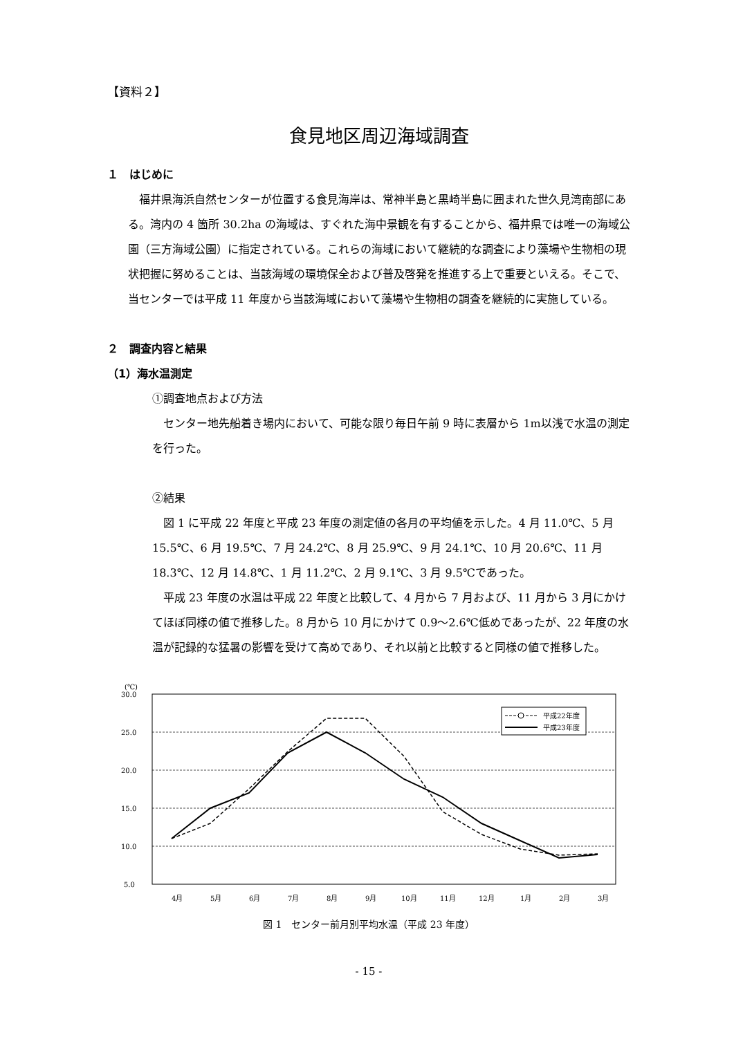【資料２】
食見地区周辺海域調査
１　はじめに
　福井県海浜自然センターが位置する食見海岸は、常神半島と黒崎半島に囲まれた世久見湾南部にある。湾内の 4 箇所 30.2ha の海域は、すぐれた海中景観を有することから、福井県では唯一の海域公園（三方海域公園）に指定されている。これらの海域において継続的な調査により藻場や生物相の現状把握に努めることは、当該海域の環境保全および普及啓発を推進する上で重要といえる。そこで、当センターでは平成 11 年度から当該海域において藻場や生物相の調査を継続的に実施している。
２　調査内容と結果
（1）海水温測定
①調査地点および方法
　センター地先船着き場内において、可能な限り毎日午前 9 時に表層から 1m以浅で水温の測定を行った。
②結果
　図 1 に平成 22 年度と平成 23 年度の測定値の各月の平均値を示した。4 月 11.0℃、5 月 15.5℃、6 月 19.5℃、7 月 24.2℃、8 月 25.9℃、9 月 24.1℃、10 月 20.6℃、11 月 18.3℃、12 月 14.8℃、1 月 11.2℃、2 月 9.1℃、3 月 9.5℃であった。
　平成 23 年度の水温は平成 22 年度と比較して、4 月から 7 月および、11 月から 3 月にかけてほぼ同様の値で推移した。8 月から 10 月にかけて 0.9～2.6℃低めであったが、22 年度の水温が記録的な猛暑の影響を受けて高めであり、それ以前と比較すると同様の値で推移した。
(℃)
30.0
25.0
20.0
15.0
10.0
5.0
4月
5月
6月
7月
8月
9月
10月
11月
12月
1月
2月
3月
平成22年度
平成23年度
図 1　センター前月別平均水温（平成 23 年度）
- 15 -